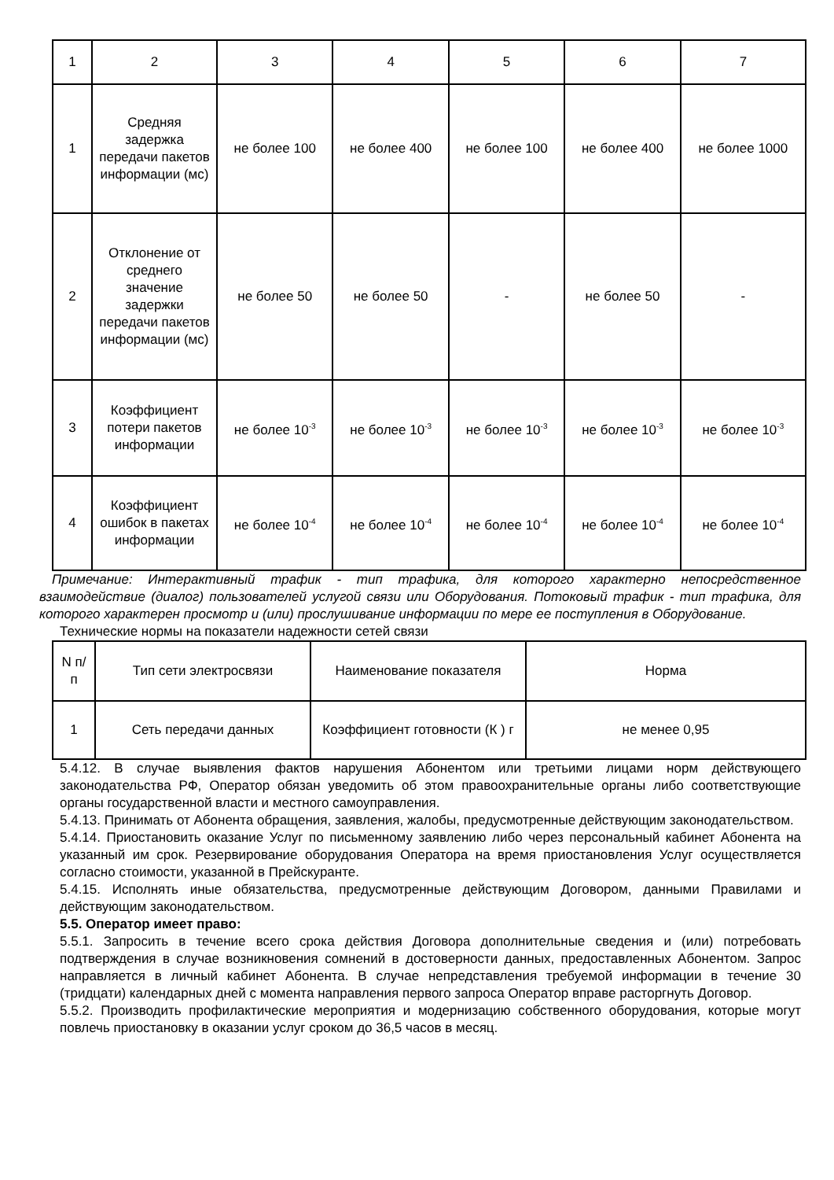| 1 | 2 | 3 | 4 | 5 | 6 | 7 |
| 1 | Средняя задержка передачи пакетов информации (мс) | не более 100 | не более 400 | не более 100 | не более 400 | не более 1000 |
| 2 | Отклонение от среднего значение задержки передачи пакетов информации (мс) | не более 50 | не более 50 | - | не более 50 | - |
| 3 | Коэффициент потери пакетов информации | не более 10<sup>-3</sup> | не более 10<sup>-3</sup> | не более 10<sup>-3</sup> | не более 10<sup>-3</sup> | не более 10<sup>-3</sup> |
| 4 | Коэффициент ошибок в пакетах информации | не более 10<sup>-4</sup> | не более 10<sup>-4</sup> | не более 10<sup>-4</sup> | не более 10<sup>-4</sup> | не более 10<sup>-4</sup> |
Примечание: Интерактивный трафик - тип трафика, для которого характерно непосредственное взаимодействие (диалог) пользователей услугой связи или Оборудования. Потоковый трафик - тип трафика, для которого характерен просмотр и (или) прослушивание информации по мере ее поступления в Оборудование.
Технические нормы на показатели надежности сетей связи
| N п/п | Тип сети электросвязи | Наименование показателя | Норма |
| 1 | Сеть передачи данных | Коэффициент готовности (К ) г | не менее 0,95 |
5.4.12. В случае выявления фактов нарушения Абонентом или третьими лицами норм действующего законодательства РФ, Оператор обязан уведомить об этом правоохранительные органы либо соответствующие органы государственной власти и местного самоуправления.
5.4.13. Принимать от Абонента обращения, заявления, жалобы, предусмотренные действующим законодательством.
5.4.14. Приостановить оказание Услуг по письменному заявлению либо через персональный кабинет Абонента на указанный им срок. Резервирование оборудования Оператора на время приостановления Услуг осуществляется согласно стоимости, указанной в Прейскуранте.
5.4.15. Исполнять иные обязательства, предусмотренные действующим Договором, данными Правилами и действующим законодательством.
5.5. Оператор имеет право:
5.5.1. Запросить в течение всего срока действия Договора дополнительные сведения и (или) потребовать подтверждения в случае возникновения сомнений в достоверности данных, предоставленных Абонентом. Запрос направляется в личный кабинет Абонента. В случае непредставления требуемой информации в течение 30 (тридцати) календарных дней с момента направления первого запроса Оператор вправе расторгнуть Договор.
5.5.2. Производить профилактические мероприятия и модернизацию собственного оборудования, которые могут повлечь приостановку в оказании услуг сроком до 36,5 часов в месяц.